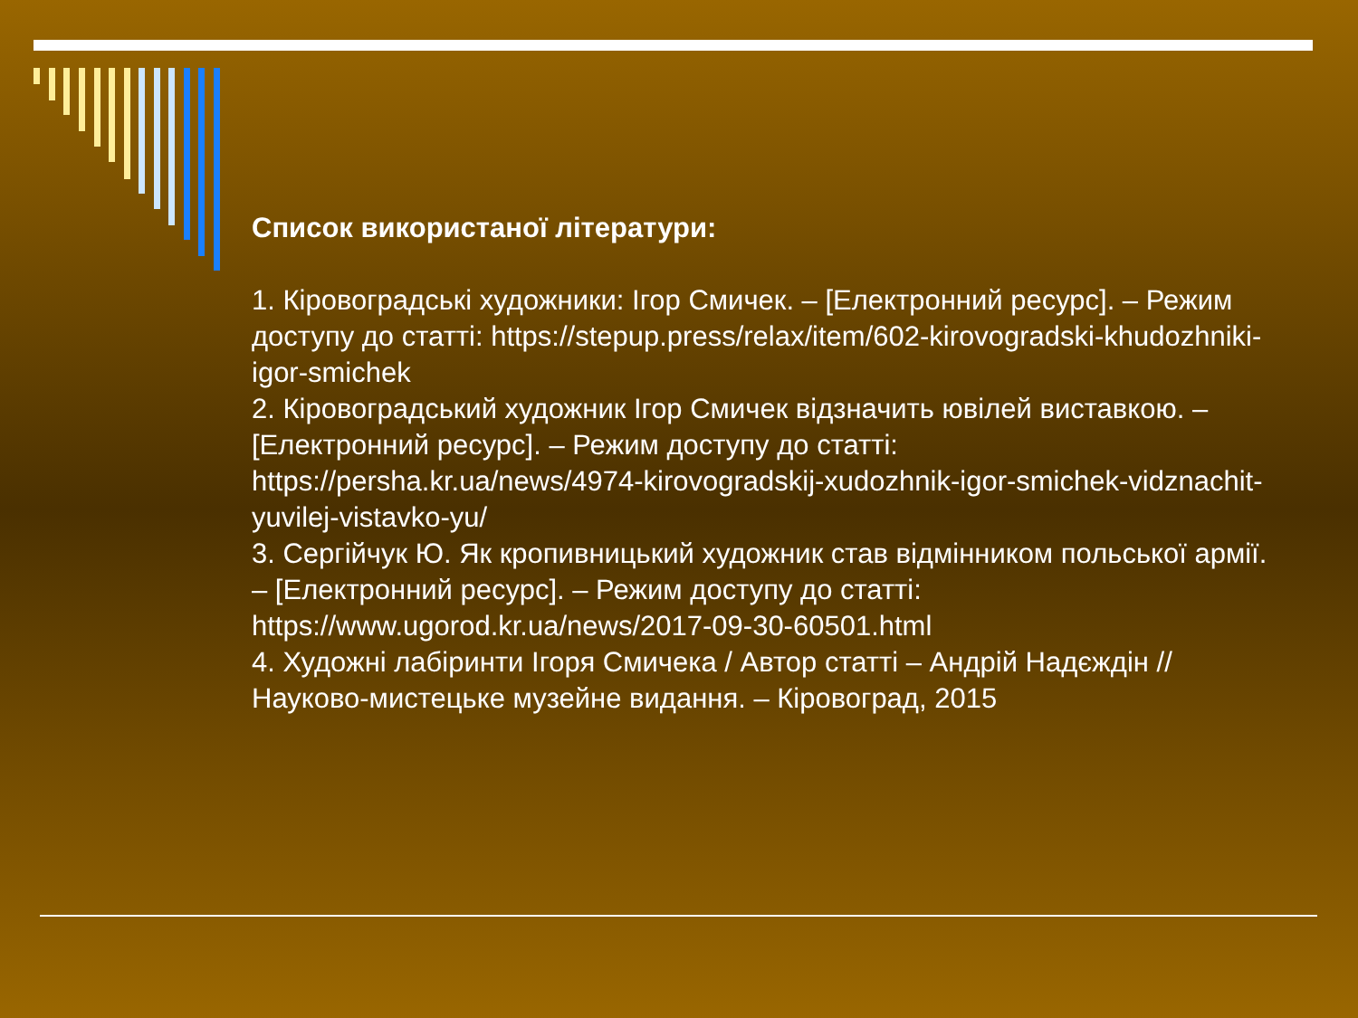Список використаної літератури:
1. Кіровоградські художники: Ігор Смичек. – [Електронний ресурс]. – Режим доступу до статті: https://stepup.press/relax/item/602-kirovogradski-khudozhniki-igor-smichek
2. Кіровоградський художник Ігор Смичек відзначить ювілей виставкою. – [Електронний ресурс]. – Режим доступу до статті: https://persha.kr.ua/news/4974-kirovogradskij-xudozhnik-igor-smichek-vidznachit-yuvilej-vistavko-yu/
3. Сергійчук Ю. Як кропивницький художник став відмінником польської армії. – [Електронний ресурс]. – Режим доступу до статті: https://www.ugorod.kr.ua/news/2017-09-30-60501.html
4. Художні лабіринти Ігоря Смичека / Автор статті – Андрій Надєждін // Науково-мистецьке музейне видання. – Кіровоград, 2015